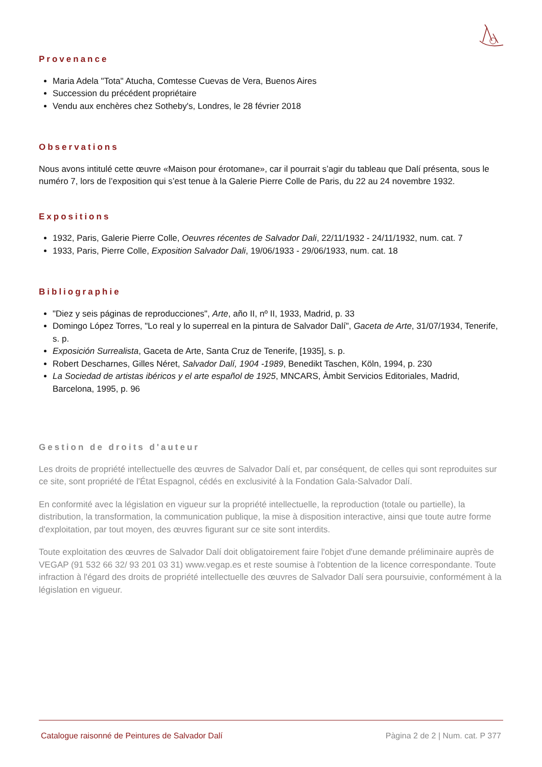Provenance
Maria Adela "Tota" Atucha, Comtesse Cuevas de Vera, Buenos Aires
Succession du précédent propriétaire
Vendu aux enchères chez Sotheby's, Londres, le 28 février 2018
Observations
Nous avons intitulé cette œuvre «Maison pour érotomane», car il pourrait s’agir du tableau que Dalí présenta, sous le numéro 7, lors de l’exposition qui s’est tenue à la Galerie Pierre Colle de Paris, du 22 au 24 novembre 1932.
Expositions
1932, Paris, Galerie Pierre Colle, Oeuvres récentes de Salvador Dali, 22/11/1932 - 24/11/1932, num. cat. 7
1933, Paris, Pierre Colle, Exposition Salvador Dali, 19/06/1933 - 29/06/1933, num. cat. 18
Bibliographie
"Diez y seis páginas de reproducciones", Arte, año II, nº II, 1933, Madrid, p. 33
Domingo López Torres, "Lo real y lo superreal en la pintura de Salvador Dalí", Gaceta de Arte, 31/07/1934, Tenerife, s. p.
Exposición Surrealista, Gaceta de Arte, Santa Cruz de Tenerife, [1935], s. p.
Robert Descharnes, Gilles Néret, Salvador Dalí, 1904 -1989, Benedikt Taschen, Köln, 1994, p. 230
La Sociedad de artistas ibéricos y el arte español de 1925, MNCARS, Àmbit Servicios Editoriales, Madrid, Barcelona, 1995, p. 96
Gestion de droits d'auteur
Les droits de propriété intellectuelle des œuvres de Salvador Dalí et, par conséquent, de celles qui sont reproduites sur ce site, sont propriété de l'État Espagnol, cédés en exclusivité à la Fondation Gala-Salvador Dalí.
En conformité avec la législation en vigueur sur la propriété intellectuelle, la reproduction (totale ou partielle), la distribution, la transformation, la communication publique, la mise à disposition interactive, ainsi que toute autre forme d'exploitation, par tout moyen, des œuvres figurant sur ce site sont interdits.
Toute exploitation des œuvres de Salvador Dalí doit obligatoirement faire l'objet d'une demande préliminaire auprès de VEGAP (91 532 66 32/ 93 201 03 31) www.vegap.es et reste soumise à l'obtention de la licence correspondante. Toute infraction à l'égard des droits de propriété intellectuelle des œuvres de Salvador Dalí sera poursuivie, conformément à la législation en vigueur.
Catalogue raisonné de Peintures de Salvador Dalí Pàgina 2 de 2 | Num. cat. P 377